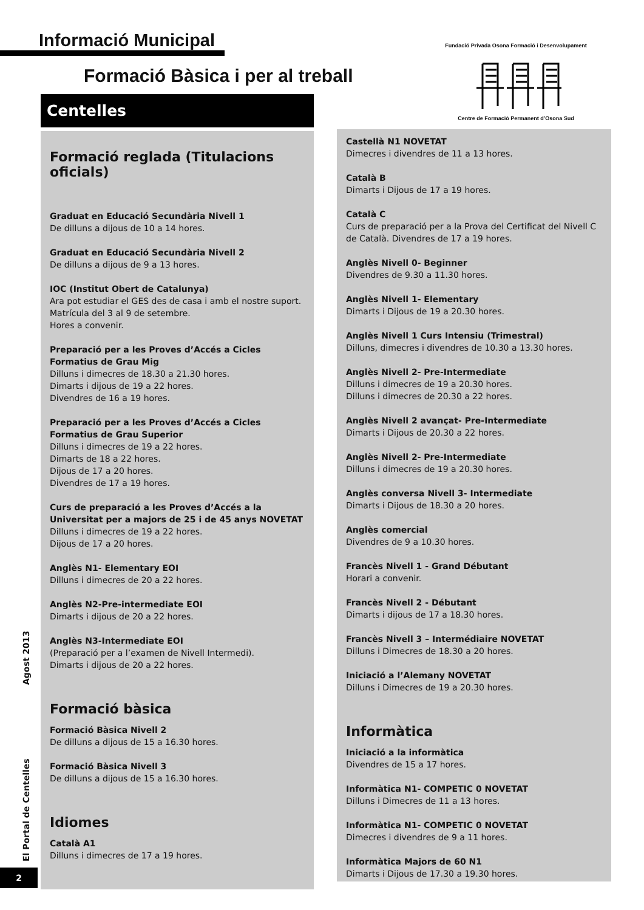Informació Municipal
Formació Bàsica i per al treball
Fundació Privada Osona Formació i Desenvolupament Centre de Formació Permanent d’Osona Sud
Centelles
Formació reglada (Titulacions oficials)
Graduat en Educació Secundària Nivell 1
De dilluns a dijous de 10 a 14 hores.
Graduat en Educació Secundària Nivell 2
De dilluns a dijous de 9 a 13 hores.
IOC (Institut Obert de Catalunya)
Ara pot estudiar el GES des de casa i amb el nostre suport.
Matrícula del 3 al 9 de setembre.
Hores a convenir.
Preparació per a les Proves d’Accés a Cicles Formatius de Grau Mig
Dilluns i dimecres de 18.30 a 21.30 hores.
Dimarts i dijous de 19 a 22 hores.
Divendres de 16 a 19 hores.
Preparació per a les Proves d’Accés a Cicles Formatius de Grau Superior
Dilluns i dimecres de 19 a 22 hores.
Dimarts de 18 a 22 hores.
Dijous de 17 a 20 hores.
Divendres de 17 a 19 hores.
Curs de preparació a les Proves d’Accés a la Universitat per a majors de 25 i de 45 anys NOVETAT
Dilluns i dimecres de 19 a 22 hores.
Dijous de 17 a 20 hores.
Anglès N1- Elementary EOI
Dilluns i dimecres de 20 a 22 hores.
Anglès N2-Pre-intermediate EOI
Dimarts i dijous de 20 a 22 hores.
Anglès N3-Intermediate EOI
(Preparació per a l’examen de Nivell Intermedi).
Dimarts i dijous de 20 a 22 hores.
Formació bàsica
Formació Bàsica Nivell 2
De dilluns a dijous de 15 a 16.30 hores.
Formació Bàsica Nivell 3
De dilluns a dijous de 15 a 16.30 hores.
Idiomes
Català A1
Dilluns i dimecres de 17 a 19 hores.
Castellà N1 NOVETAT
Dimecres i divendres de 11 a 13 hores.
Català B
Dimarts i Dijous de 17 a 19 hores.
Català C
Curs de preparació per a la Prova del Certificat del Nivell C de Català. Divendres de 17 a 19 hores.
Anglès Nivell 0- Beginner
Divendres de 9.30 a 11.30 hores.
Anglès Nivell 1- Elementary
Dimarts i Dijous de 19 a 20.30 hores.
Anglès Nivell 1 Curs Intensiu (Trimestral)
Dilluns, dimecres i divendres de 10.30 a 13.30 hores.
Anglès Nivell 2- Pre-Intermediate
Dilluns i dimecres de 19 a 20.30 hores.
Dilluns i dimecres de 20.30 a 22 hores.
Anglès Nivell 2 avançat- Pre-Intermediate
Dimarts i Dijous de 20.30 a 22 hores.
Anglès Nivell 2- Pre-Intermediate
Dilluns i dimecres de 19 a 20.30 hores.
Anglès conversa Nivell 3- Intermediate
Dimarts i Dijous de 18.30 a 20 hores.
Anglès comercial
Divendres de 9 a 10.30 hores.
Francès Nivell 1 - Grand Débutant
Horari a convenir.
Francès Nivell 2 - Débutant
Dimarts i dijous de 17 a 18.30 hores.
Francès Nivell 3 – Intermédiaire NOVETAT
Dilluns i Dimecres de 18.30 a 20 hores.
Iniciació a l’Alemany NOVETAT
Dilluns i Dimecres de 19 a 20.30 hores.
Informàtica
Iniciació a la informàtica
Divendres de 15 a 17 hores.
Informàtica N1- COMPETIC 0 NOVETAT
Dilluns i Dimecres de 11 a 13 hores.
Informàtica N1- COMPETIC 0 NOVETAT
Dimecres i divendres de 9 a 11 hores.
Informàtica Majors de 60 N1
Dimarts i Dijous de 17.30 a 19.30 hores.
El Portal de Centelles Agost 2013
2